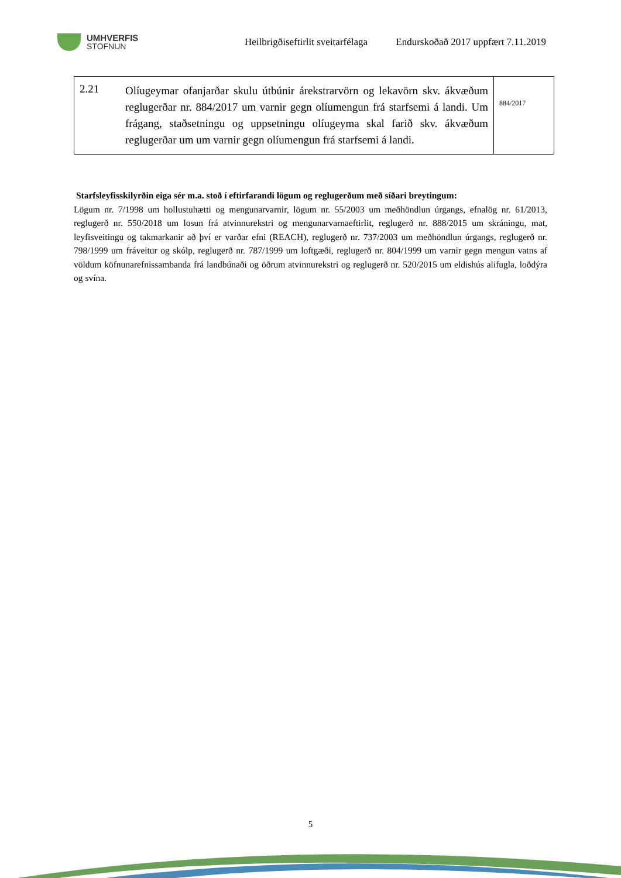UMHVERFIS
STOFNUN
Heilbrigðiseftirlit sveitarfélaga
Endurskoðað 2017 uppfært 7.11.2019
| 2.21 | Olíugeymar ofanjarðar skulu útbúnir árekstrarvörn og lekavörn skv. ákvæðum reglugerðar nr. 884/2017 um varnir gegn olíumengun frá starfsemi á landi. Um frágang, staðsetningu og uppsetningu olíugeyma skal farið skv. ákvæðum reglugerðar um um varnir gegn olíumengun frá starfsemi á landi. | 884/2017 |
Starfsleyfisskilyrðin eiga sér m.a. stoð í eftirfarandi lögum og reglugerðum með síðari breytingum:
Lögum nr. 7/1998 um hollustuhætti og mengunarvarnir, lögum nr. 55/2003 um meðhöndlun úrgangs, efnalög nr. 61/2013, reglugerð nr. 550/2018 um losun frá atvinnurekstri og mengunarvarnaeftirlit, reglugerð nr. 888/2015 um skráningu, mat, leyfisveitingu og takmarkanir að því er varðar efni (REACH), reglugerð nr. 737/2003 um meðhöndlun úrgangs, reglugerð nr. 798/1999 um fráveitur og skólp, reglugerð nr. 787/1999 um loftgæði, reglugerð nr. 804/1999 um varnir gegn mengun vatns af völdum köfnunarefnissambanda frá landbúnaði og öðrum atvinnurekstri og reglugerð nr. 520/2015 um eldishús alifugla, loðdýra og svína.
5